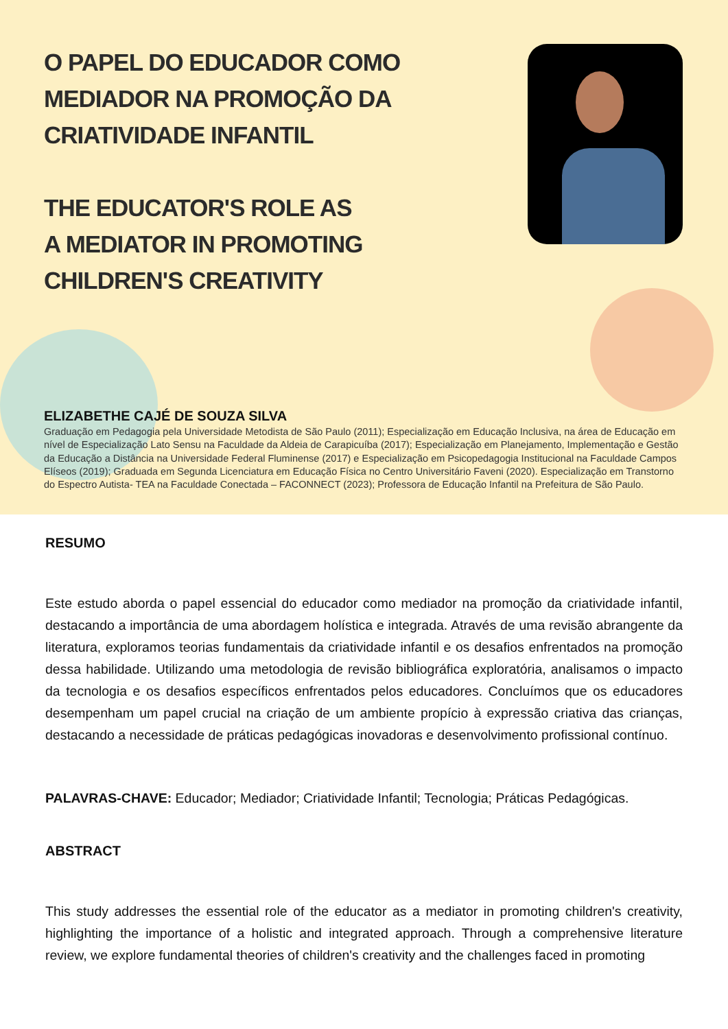O PAPEL DO EDUCADOR COMO
MEDIADOR NA PROMOÇÃO DA
CRIATIVIDADE INFANTIL
THE EDUCATOR'S ROLE AS
A MEDIATOR IN PROMOTING
CHILDREN'S CREATIVITY
ELIZABETHE CAJÉ DE SOUZA SILVA
Graduação em Pedagogia pela Universidade Metodista de São Paulo (2011); Especialização em Educação Inclusiva, na área de Educação em nível de Especialização Lato Sensu na Faculdade da Aldeia de Carapicuíba (2017); Especialização em Planejamento, Implementação e Gestão da Educação a Distância na Universidade Federal Fluminense (2017) e Especialização em Psicopedagogia Institucional na Faculdade Campos Elíseos (2019); Graduada em Segunda Licenciatura em Educação Física no Centro Universitário Faveni (2020). Especialização em Transtorno do Espectro Autista- TEA na Faculdade Conectada – FACONNECT (2023); Professora de Educação Infantil na Prefeitura de São Paulo.
RESUMO
Este estudo aborda o papel essencial do educador como mediador na promoção da criatividade infantil, destacando a importância de uma abordagem holística e integrada. Através de uma revisão abrangente da literatura, exploramos teorias fundamentais da criatividade infantil e os desafios enfrentados na promoção dessa habilidade. Utilizando uma metodologia de revisão bibliográfica exploratória, analisamos o impacto da tecnologia e os desafios específicos enfrentados pelos educadores. Concluímos que os educadores desempenham um papel crucial na criação de um ambiente propício à expressão criativa das crianças, destacando a necessidade de práticas pedagógicas inovadoras e desenvolvimento profissional contínuo.
PALAVRAS-CHAVE: Educador; Mediador; Criatividade Infantil; Tecnologia; Práticas Pedagógicas.
ABSTRACT
This study addresses the essential role of the educator as a mediator in promoting children's creativity, highlighting the importance of a holistic and integrated approach. Through a comprehensive literature review, we explore fundamental theories of children's creativity and the challenges faced in promoting